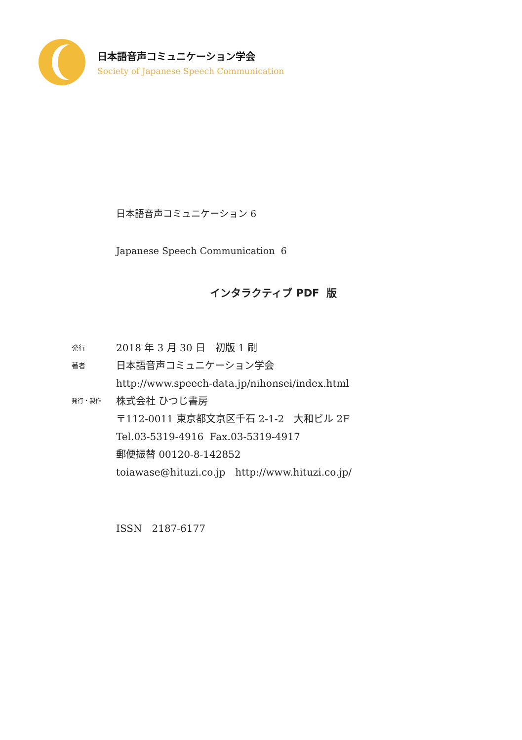日本語音声コミュニケーション学会
Society of Japanese Speech Communication
日本語音声コミュニケーション 6
Japanese Speech Communication 6
インタラクティブ PDF 版
発行
2018 年 3 月 30 日　初版 1 刷
著者
日本語音声コミュニケーション学会
http://www.speech-data.jp/nihonsei/index.html
発行・製作
株式会社 ひつじ書房
〒112-0011 東京都文京区千石 2-1-2　大和ビル 2F
Tel.03-5319-4916 Fax.03-5319-4917
郵便振替 00120-8-142852
toiawase@hituzi.co.jp　http://www.hituzi.co.jp/
ISSN　2187-6177